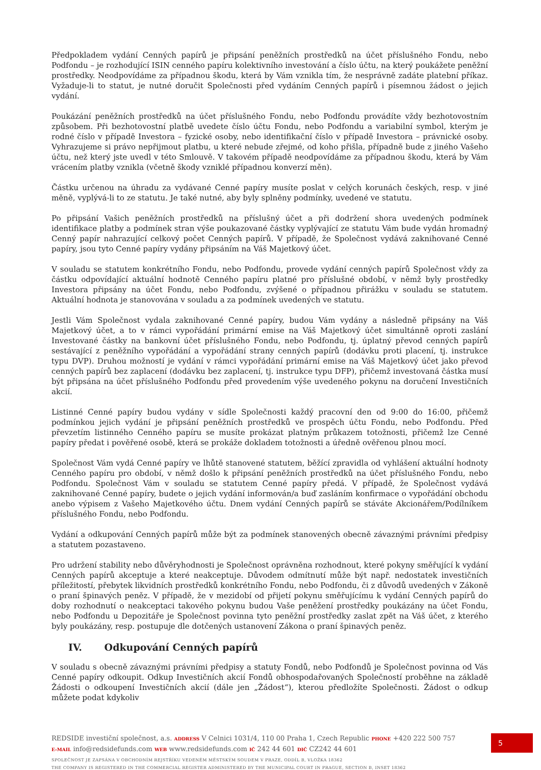Předpokladem vydání Cenných papírů je připsání peněžních prostředků na účet příslušného Fondu, nebo Podfondu – je rozhodující ISIN cenného papíru kolektivního investování a číslo účtu, na který poukážete peněžní prostředky. Neodpovídáme za případnou škodu, která by Vám vznikla tím, že nesprávně zadáte platební příkaz. Vyžaduje-li to statut, je nutné doručit Společnosti před vydáním Cenných papírů i písemnou žádost o jejich vydání.
Poukázání peněžních prostředků na účet příslušného Fondu, nebo Podfondu provádíte vždy bezhotovostním způsobem. Při bezhotovostní platbě uvedete číslo účtu Fondu, nebo Podfondu a variabilní symbol, kterým je rodné číslo v případě Investora – fyzické osoby, nebo identifikační číslo v případě Investora – právnické osoby. Vyhrazujeme si právo nepřijmout platbu, u které nebude zřejmé, od koho přišla, případně bude z jiného Vašeho účtu, než který jste uvedl v této Smlouvě. V takovém případě neodpovídáme za případnou škodu, která by Vám vrácením platby vznikla (včetně škody vzniklé případnou konverzí měn).
Částku určenou na úhradu za vydávané Cenné papíry musíte poslat v celých korunách českých, resp. v jiné měně, vyplývá-li to ze statutu. Je také nutné, aby byly splněny podmínky, uvedené ve statutu.
Po připsání Vašich peněžních prostředků na příslušný účet a při dodržení shora uvedených podmínek identifikace platby a podmínek stran výše poukazované částky vyplývající ze statutu Vám bude vydán hromadný Cenný papír nahrazující celkový počet Cenných papírů. V případě, že Společnost vydává zaknihované Cenné papíry, jsou tyto Cenné papíry vydány připsáním na Váš Majetkový účet.
V souladu se statutem konkrétního Fondu, nebo Podfondu, provede vydání cenných papírů Společnost vždy za částku odpovídající aktuální hodnotě Cenného papíru platné pro příslušné období, v němž byly prostředky Investora připsány na účet Fondu, nebo Podfondu, zvýšené o případnou přirážku v souladu se statutem. Aktuální hodnota je stanovována v souladu a za podmínek uvedených ve statutu.
Jestli Vám Společnost vydala zaknihované Cenné papíry, budou Vám vydány a následně připsány na Váš Majetkový účet, a to v rámci vypořádání primární emise na Váš Majetkový účet simultánně oproti zaslání Investované částky na bankovní účet příslušného Fondu, nebo Podfondu, tj. úplatný převod cenných papírů sestávající z peněžního vypořádání a vypořádání strany cenných papírů (dodávku proti placení, tj. instrukce typu DVP). Druhou možností je vydání v rámci vypořádání primární emise na Váš Majetkový účet jako převod cenných papírů bez zaplacení (dodávku bez zaplacení, tj. instrukce typu DFP), přičemž investovaná částka musí být připsána na účet příslušného Podfondu před provedením výše uvedeného pokynu na doručení Investičních akcií.
Listinné Cenné papíry budou vydány v sídle Společnosti každý pracovní den od 9:00 do 16:00, přičemž podmínkou jejich vydání je připsání peněžních prostředků ve prospěch účtu Fondu, nebo Podfondu. Před převzetím listinného Cenného papíru se musíte prokázat platným průkazem totožnosti, přičemž lze Cenné papíry předat i pověřené osobě, která se prokáže dokladem totožnosti a úředně ověřenou plnou mocí.
Společnost Vám vydá Cenné papíry ve lhůtě stanovené statutem, běžící zpravidla od vyhlášení aktuální hodnoty Cenného papíru pro období, v němž došlo k připsání peněžních prostředků na účet příslušného Fondu, nebo Podfondu. Společnost Vám v souladu se statutem Cenné papíry předá. V případě, že Společnost vydává zaknihované Cenné papíry, budete o jejich vydání informován/a buď zasláním konfirmace o vypořádání obchodu anebo výpisem z Vašeho Majetkového účtu. Dnem vydání Cenných papírů se stáváte Akcionářem/Podílníkem příslušného Fondu, nebo Podfondu.
Vydání a odkupování Cenných papírů může být za podmínek stanovených obecně závaznými právními předpisy a statutem pozastaveno.
Pro udržení stability nebo důvěryhodnosti je Společnost oprávněna rozhodnout, které pokyny směřující k vydání Cenných papírů akceptuje a které neakceptuje. Důvodem odmítnutí může být např. nedostatek investičních příležitostí, přebytek likvidních prostředků konkrétního Fondu, nebo Podfondu, či z důvodů uvedených v Zákoně o praní špinavých peněz. V případě, že v mezidobí od přijetí pokynu směřujícímu k vydání Cenných papírů do doby rozhodnutí o neakceptaci takového pokynu budou Vaše peněžení prostředky poukázány na účet Fondu, nebo Podfondu u Depozitáře je Společnost povinna tyto peněžní prostředky zaslat zpět na Váš účet, z kterého byly poukázány, resp. postupuje dle dotčených ustanovení Zákona o praní špinavých peněz.
IV. Odkupování Cenných papírů
V souladu s obecně závaznými právními předpisy a statuty Fondů, nebo Podfondů je Společnost povinna od Vás Cenné papíry odkoupit. Odkup Investičních akcií Fondů obhospodařovaných Společností proběhne na základě Žádosti o odkoupení Investičních akcií (dále jen „Žádost“), kterou předložíte Společnosti. Žádost o odkup můžete podat kdykoliv
5
REDSIDE investiční společnost, a.s. ADDRESS V Celnici 1031/4, 110 00 Praha 1, Czech Republic PHONE +420 222 500 757
E-MAIL info@redsidefunds.com WEB www.redsidefunds.com IČ 242 44 601 DIČ CZ242 44 601
SPOLEČNOST JE ZAPSÁNA V OBCHODNÍM REJSTŘÍKU VEDENÉM MĚSTSKÝM SOUDEM V PRAZE, ODDÍL B, VLOŽKA 18362
THE COMPANY IS REGISTERED IN THE COMMERCIAL REGISTER ADMINISTERED BY THE MUNICIPAL COURT IN PRAGUE, SECTION B, INSET 18362